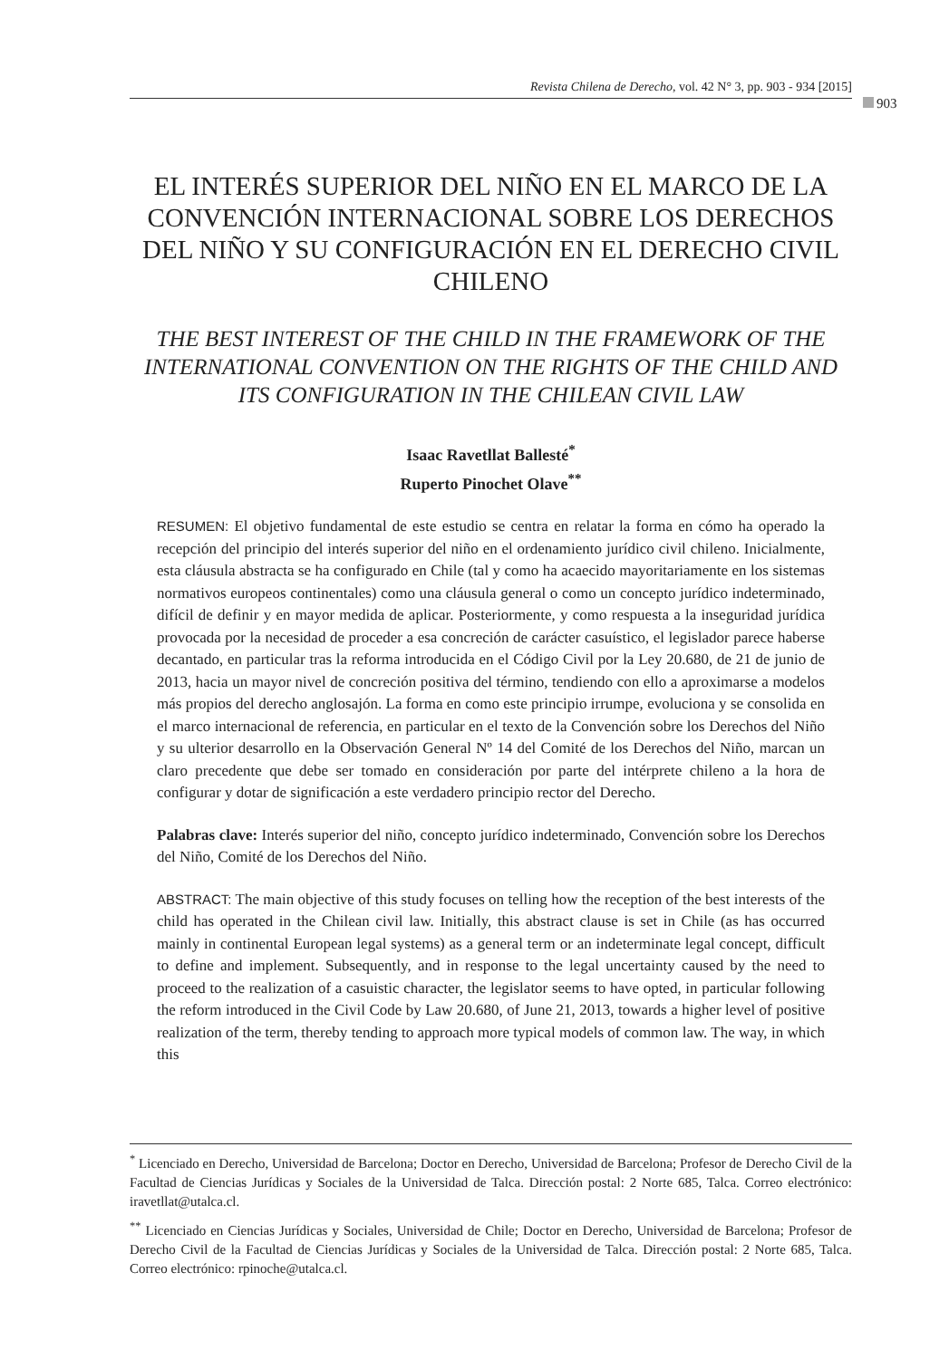Revista Chilena de Derecho, vol. 42 N° 3, pp. 903 - 934 [2015]
903
EL INTERÉS SUPERIOR DEL NIÑO EN EL MARCO DE LA CONVENCIÓN INTERNACIONAL SOBRE LOS DERECHOS DEL NIÑO Y SU CONFIGURACIÓN EN EL DERECHO CIVIL CHILENO
THE BEST INTEREST OF THE CHILD IN THE FRAMEWORK OF THE INTERNATIONAL CONVENTION ON THE RIGHTS OF THE CHILD AND ITS CONFIGURATION IN THE CHILEAN CIVIL LAW
Isaac Ravetllat Ballesté<sup>*</sup>
Ruperto Pinochet Olave<sup>**</sup>
RESUMEN: El objetivo fundamental de este estudio se centra en relatar la forma en cómo ha operado la recepción del principio del interés superior del niño en el ordenamiento jurídico civil chileno. Inicialmente, esta cláusula abstracta se ha configurado en Chile (tal y como ha acaecido mayoritariamente en los sistemas normativos europeos continentales) como una cláusula general o como un concepto jurídico indeterminado, difícil de definir y en mayor medida de aplicar. Posteriormente, y como respuesta a la inseguridad jurídica provocada por la necesidad de proceder a esa concreción de carácter casuístico, el legislador parece haberse decantado, en particular tras la reforma introducida en el Código Civil por la Ley 20.680, de 21 de junio de 2013, hacia un mayor nivel de concreción positiva del término, tendiendo con ello a aproximarse a modelos más propios del derecho anglosajón. La forma en como este principio irrumpe, evoluciona y se consolida en el marco internacional de referencia, en particular en el texto de la Convención sobre los Derechos del Niño y su ulterior desarrollo en la Observación General Nº 14 del Comité de los Derechos del Niño, marcan un claro precedente que debe ser tomado en consideración por parte del intérprete chileno a la hora de configurar y dotar de significación a este verdadero principio rector del Derecho.
Palabras clave: Interés superior del niño, concepto jurídico indeterminado, Convención sobre los Derechos del Niño, Comité de los Derechos del Niño.
ABSTRACT: The main objective of this study focuses on telling how the reception of the best interests of the child has operated in the Chilean civil law. Initially, this abstract clause is set in Chile (as has occurred mainly in continental European legal systems) as a general term or an indeterminate legal concept, difficult to define and implement. Subsequently, and in response to the legal uncertainty caused by the need to proceed to the realization of a casuistic character, the legislator seems to have opted, in particular following the reform introduced in the Civil Code by Law 20.680, of June 21, 2013, towards a higher level of positive realization of the term, thereby tending to approach more typical models of common law. The way, in which this
<sup>*</sup> Licenciado en Derecho, Universidad de Barcelona; Doctor en Derecho, Universidad de Barcelona; Profesor de Derecho Civil de la Facultad de Ciencias Jurídicas y Sociales de la Universidad de Talca. Dirección postal: 2 Norte 685, Talca. Correo electrónico: iravetllat@utalca.cl.
<sup>**</sup> Licenciado en Ciencias Jurídicas y Sociales, Universidad de Chile; Doctor en Derecho, Universidad de Barcelona; Profesor de Derecho Civil de la Facultad de Ciencias Jurídicas y Sociales de la Universidad de Talca. Dirección postal: 2 Norte 685, Talca. Correo electrónico: rpinoche@utalca.cl.